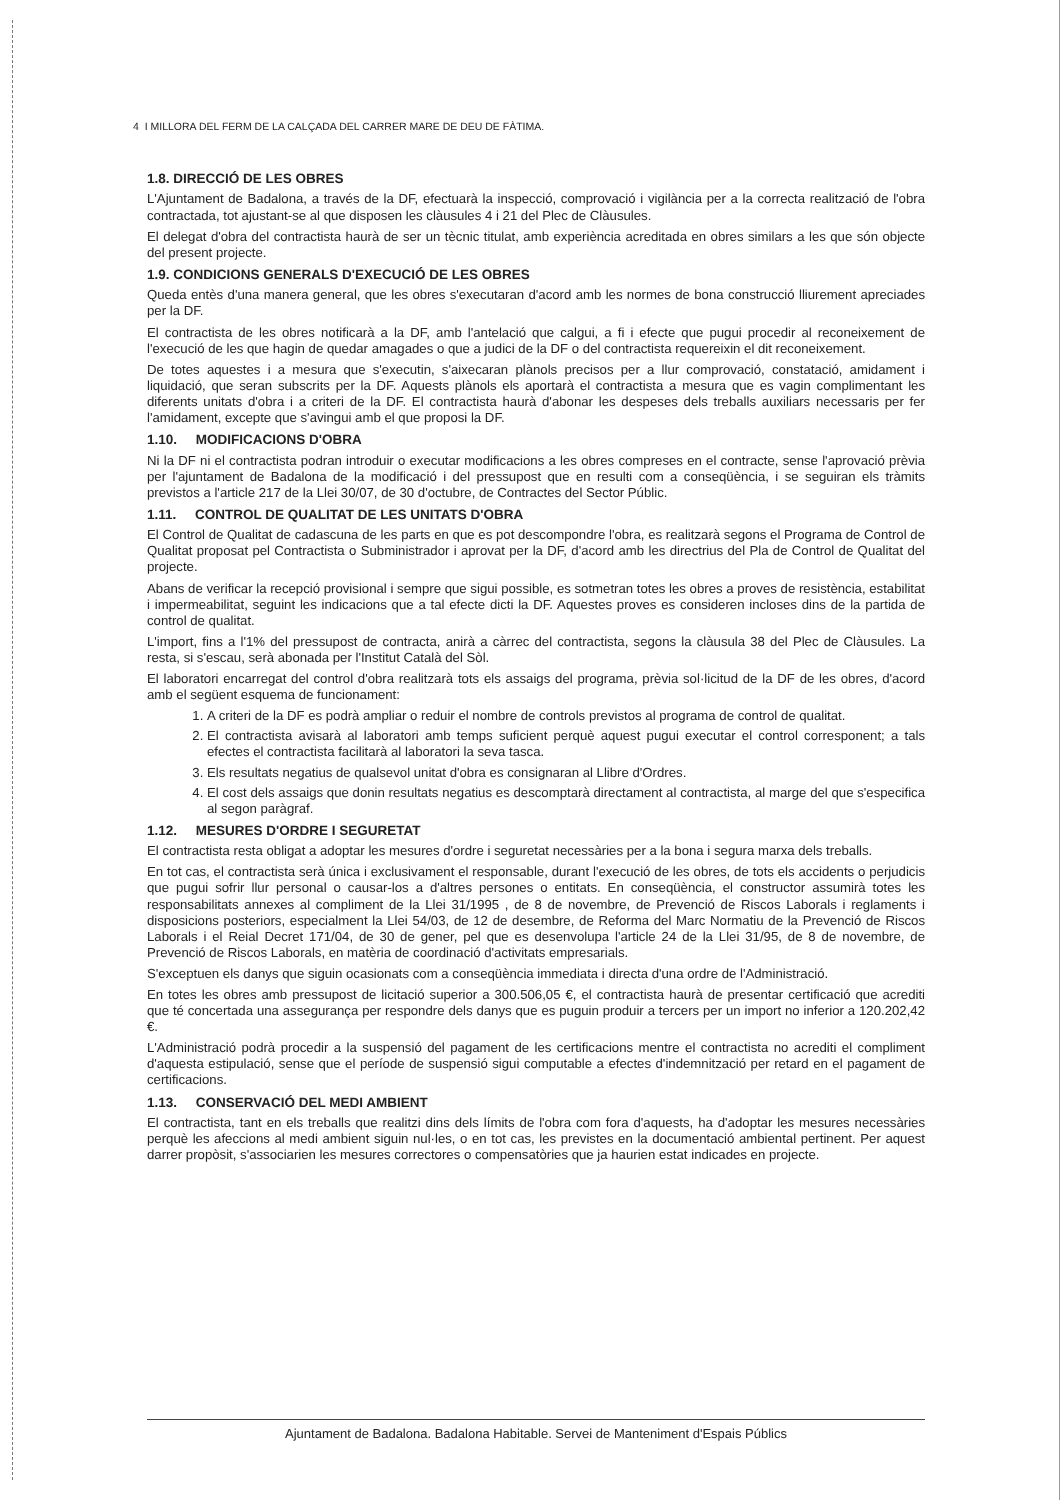4 I MILLORA DEL FERM DE LA CALÇADA DEL CARRER MARE DE DEU DE FÀTIMA.
1.8. DIRECCIÓ DE LES OBRES
L'Ajuntament de Badalona, a través de la DF, efectuarà la inspecció, comprovació i vigilància per a la correcta realització de l'obra contractada, tot ajustant-se al que disposen les clàusules 4 i 21 del Plec de Clàusules.
El delegat d'obra del contractista haurà de ser un tècnic titulat, amb experiència acreditada en obres similars a les que són objecte del present projecte.
1.9. CONDICIONS GENERALS D'EXECUCIÓ DE LES OBRES
Queda entès d'una manera general, que les obres s'executaran d'acord amb les normes de bona construcció lliurement apreciades per la DF.
El contractista de les obres notificarà a la DF, amb l'antelació que calgui, a fi i efecte que pugui procedir al reconeixement de l'execució de les que hagin de quedar amagades o que a judici de la DF o del contractista requereixin el dit reconeixement.
De totes aquestes i a mesura que s'executin, s'aixecaran plànols precisos per a llur comprovació, constatació, amidament i liquidació, que seran subscrits per la DF. Aquests plànols els aportarà el contractista a mesura que es vagin complimentant les diferents unitats d'obra i a criteri de la DF. El contractista haurà d'abonar les despeses dels treballs auxiliars necessaris per fer l'amidament, excepte que s'avingui amb el que proposi la DF.
1.10. MODIFICACIONS D'OBRA
Ni la DF ni el contractista podran introduir o executar modificacions a les obres compreses en el contracte, sense l'aprovació prèvia per l'ajuntament de Badalona de la modificació i del pressupost que en resulti com a conseqüència, i se seguiran els tràmits previstos a l'article 217 de la Llei 30/07, de 30 d'octubre, de Contractes del Sector Públic.
1.11. CONTROL DE QUALITAT DE LES UNITATS D'OBRA
El Control de Qualitat de cadascuna de les parts en que es pot descompondre l'obra, es realitzarà segons el Programa de Control de Qualitat proposat pel Contractista o Subministrador i aprovat per la DF, d'acord amb les directrius del Pla de Control de Qualitat del projecte.
Abans de verificar la recepció provisional i sempre que sigui possible, es sotmetran totes les obres a proves de resistència, estabilitat i impermeabilitat, seguint les indicacions que a tal efecte dicti la DF. Aquestes proves es consideren incloses dins de la partida de control de qualitat.
L'import, fins a l'1% del pressupost de contracta, anirà a càrrec del contractista, segons la clàusula 38 del Plec de Clàusules. La resta, si s'escau, serà abonada per l'Institut Català del Sòl.
El laboratori encarregat del control d'obra realitzarà tots els assaigs del programa, prèvia sol·licitud de la DF de les obres, d'acord amb el següent esquema de funcionament:
1. A criteri de la DF es podrà ampliar o reduir el nombre de controls previstos al programa de control de qualitat.
2. El contractista avisarà al laboratori amb temps suficient perquè aquest pugui executar el control corresponent; a tals efectes el contractista facilitarà al laboratori la seva tasca.
3. Els resultats negatius de qualsevol unitat d'obra es consignaran al Llibre d'Ordres.
4. El cost dels assaigs que donin resultats negatius es descomptarà directament al contractista, al marge del que s'especifica al segon paràgraf.
1.12. MESURES D'ORDRE I SEGURETAT
El contractista resta obligat a adoptar les mesures d'ordre i seguretat necessàries per a la bona i segura marxa dels treballs.
En tot cas, el contractista serà única i exclusivament el responsable, durant l'execució de les obres, de tots els accidents o perjudicis que pugui sofrir llur personal o causar-los a d'altres persones o entitats. En conseqüència, el constructor assumirà totes les responsabilitats annexes al compliment de la Llei 31/1995 , de 8 de novembre, de Prevenció de Riscos Laborals i reglaments i disposicions posteriors, especialment la Llei 54/03, de 12 de desembre, de Reforma del Marc Normatiu de la Prevenció de Riscos Laborals i el Reial Decret 171/04, de 30 de gener, pel que es desenvolupa l'article 24 de la Llei 31/95, de 8 de novembre, de Prevenció de Riscos Laborals, en matèria de coordinació d'activitats empresarials.
S'exceptuen els danys que siguin ocasionats com a conseqüència immediata i directa d'una ordre de l'Administració.
En totes les obres amb pressupost de licitació superior a 300.506,05 €, el contractista haurà de presentar certificació que acrediti que té concertada una assegurança per respondre dels danys que es puguin produir a tercers per un import no inferior a 120.202,42 €.
L'Administració podrà procedir a la suspensió del pagament de les certificacions mentre el contractista no acrediti el compliment d'aquesta estipulació, sense que el període de suspensió sigui computable a efectes d'indemnització per retard en el pagament de certificacions.
1.13. CONSERVACIÓ DEL MEDI AMBIENT
El contractista, tant en els treballs que realitzi dins dels límits de l'obra com fora d'aquests, ha d'adoptar les mesures necessàries perquè les afeccions al medi ambient siguin nul·les, o en tot cas, les previstes en la documentació ambiental pertinent. Per aquest darrer propòsit, s'associarien les mesures correctores o compensatòries que ja haurien estat indicades en projecte.
Ajuntament de Badalona. Badalona Habitable. Servei de Manteniment d'Espais Públics